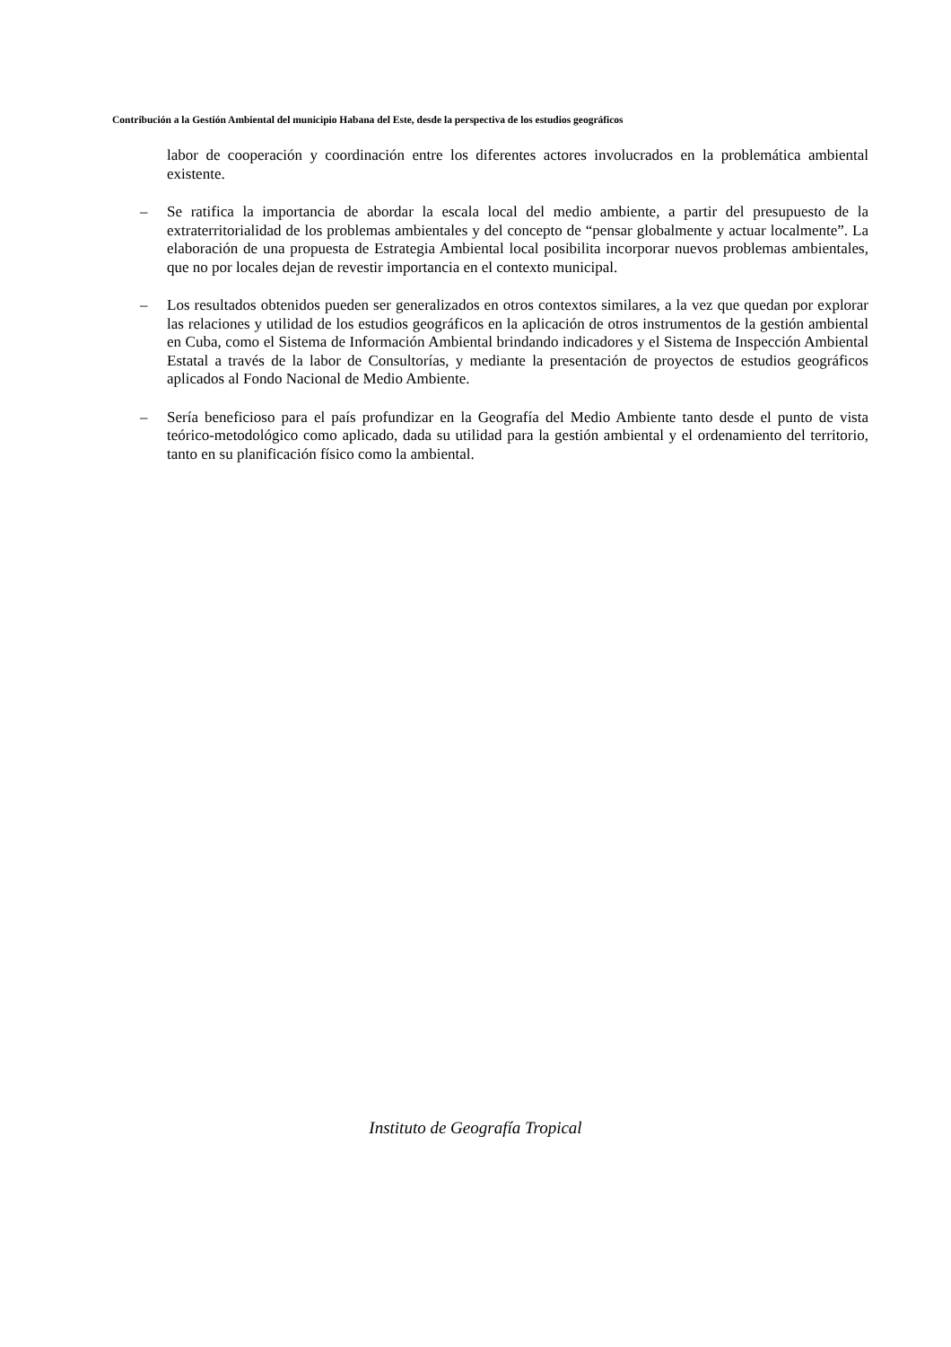Contribución a la Gestión Ambiental del municipio Habana del Este, desde la perspectiva de los estudios geográficos
labor de cooperación y coordinación entre los diferentes actores involucrados en la problemática ambiental existente.
–
Se ratifica la importancia de abordar la escala local del medio ambiente, a partir del presupuesto de la extraterritorialidad de los problemas ambientales y del concepto de “pensar globalmente y actuar localmente”. La elaboración de una propuesta de Estrategia Ambiental local posibilita incorporar nuevos problemas ambientales, que no por locales dejan de revestir importancia en el contexto municipal.
–
Los resultados obtenidos pueden ser generalizados en otros contextos similares, a la vez que quedan por explorar las relaciones y utilidad de los estudios geográficos en la aplicación de otros instrumentos de la gestión ambiental en Cuba, como el Sistema de Información Ambiental brindando indicadores y el Sistema de Inspección Ambiental Estatal a través de la labor de Consultorías, y mediante la presentación de proyectos de estudios geográficos aplicados al Fondo Nacional de Medio Ambiente.
–
Sería beneficioso para el país profundizar en la Geografía del Medio Ambiente tanto desde el punto de vista teórico-metodológico como aplicado, dada su utilidad para la gestión ambiental y el ordenamiento del territorio, tanto en su planificación físico como la ambiental.
Instituto de Geografía Tropical